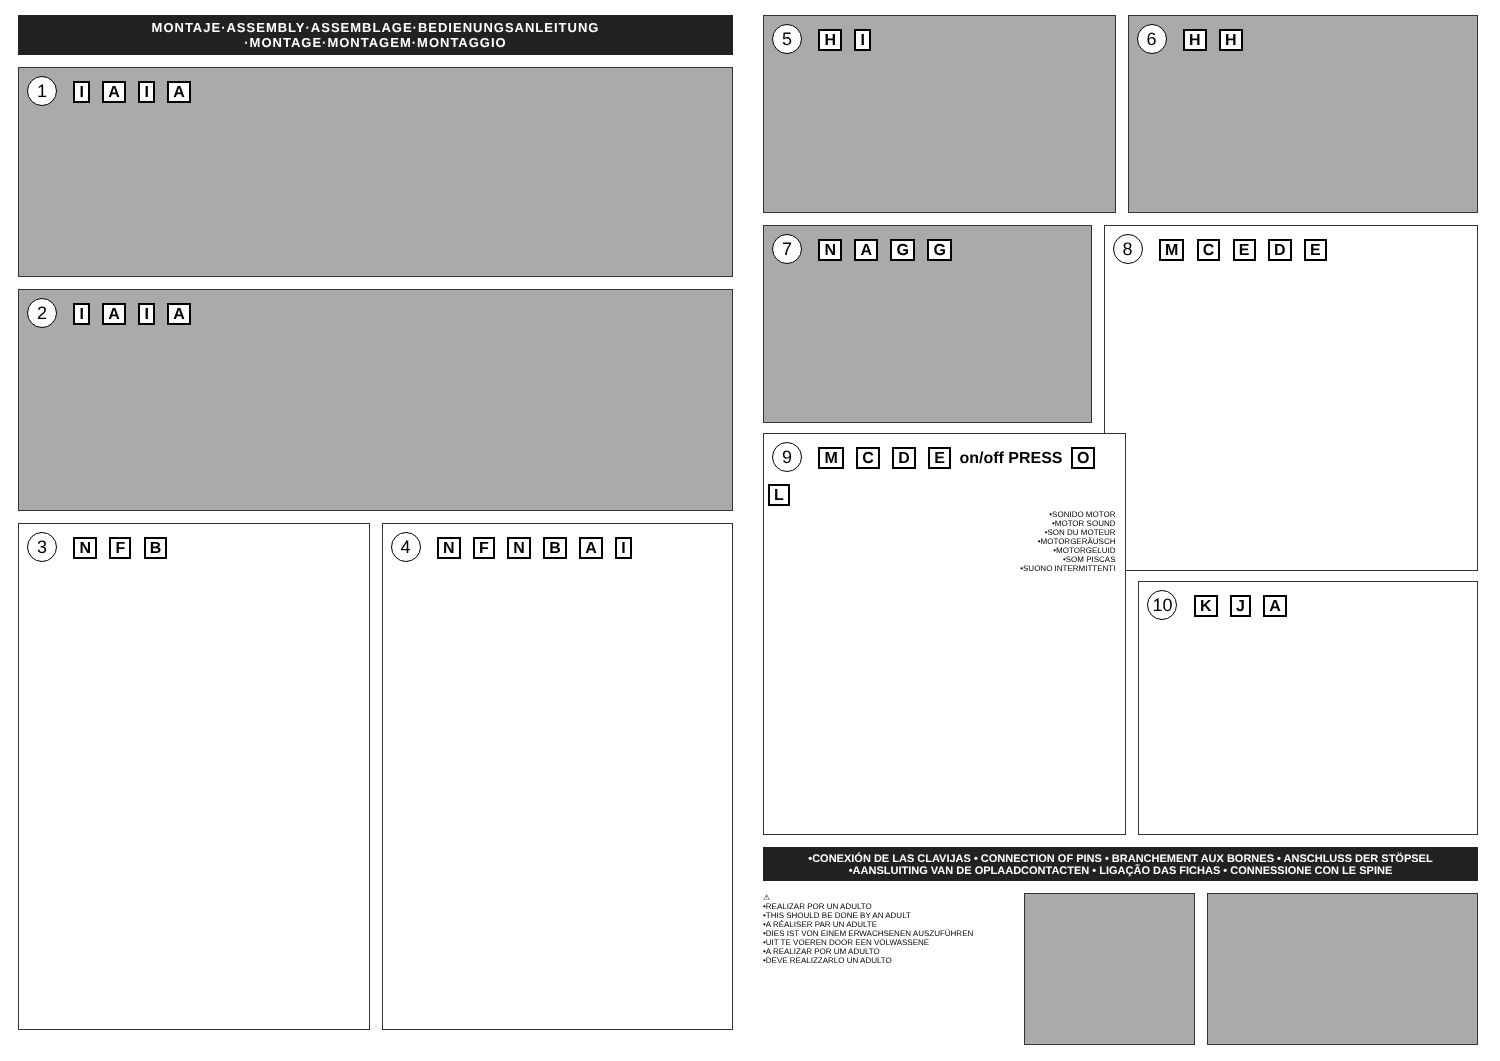MONTAJE·ASSEMBLY·ASSEMBLAGE·BEDIENUNGSANLEITUNG
·MONTAGE·MONTAGEM·MONTAGGIO
1 I A I A
2 I A I A
3 N F B
4 N F N B A I
5 H I
6 H H
7 N A G G
8 M C E D E
9 M C D E on/off PRESS O L
•SONIDO MOTOR
•MOTOR SOUND
•SON DU MOTEUR
•MOTORGERÄUSCH
•MOTORGELUID
•SOM PISCAS
•SUONO INTERMITTENTI
10 K J A
•CONEXIÓN DE LAS CLAVIJAS • CONNECTION OF PINS • BRANCHEMENT AUX BORNES • ANSCHLUSS DER STÖPSEL
•AANSLUITING VAN DE OPLAADCONTACTEN • LIGAÇÃO DAS FICHAS • CONNESSIONE CON LE SPINE
⚠
•REALIZAR POR UN ADULTO
•THIS SHOULD BE DONE BY AN ADULT
•A RÉALISER PAR UN ADULTE
•DIES IST VON EINEM ERWACHSENEN AUSZUFÜHREN
•UIT TE VOEREN DOOR EEN VOLWASSENE
•A REALIZAR POR UM ADULTO
•DEVE REALIZZARLO UN ADULTO